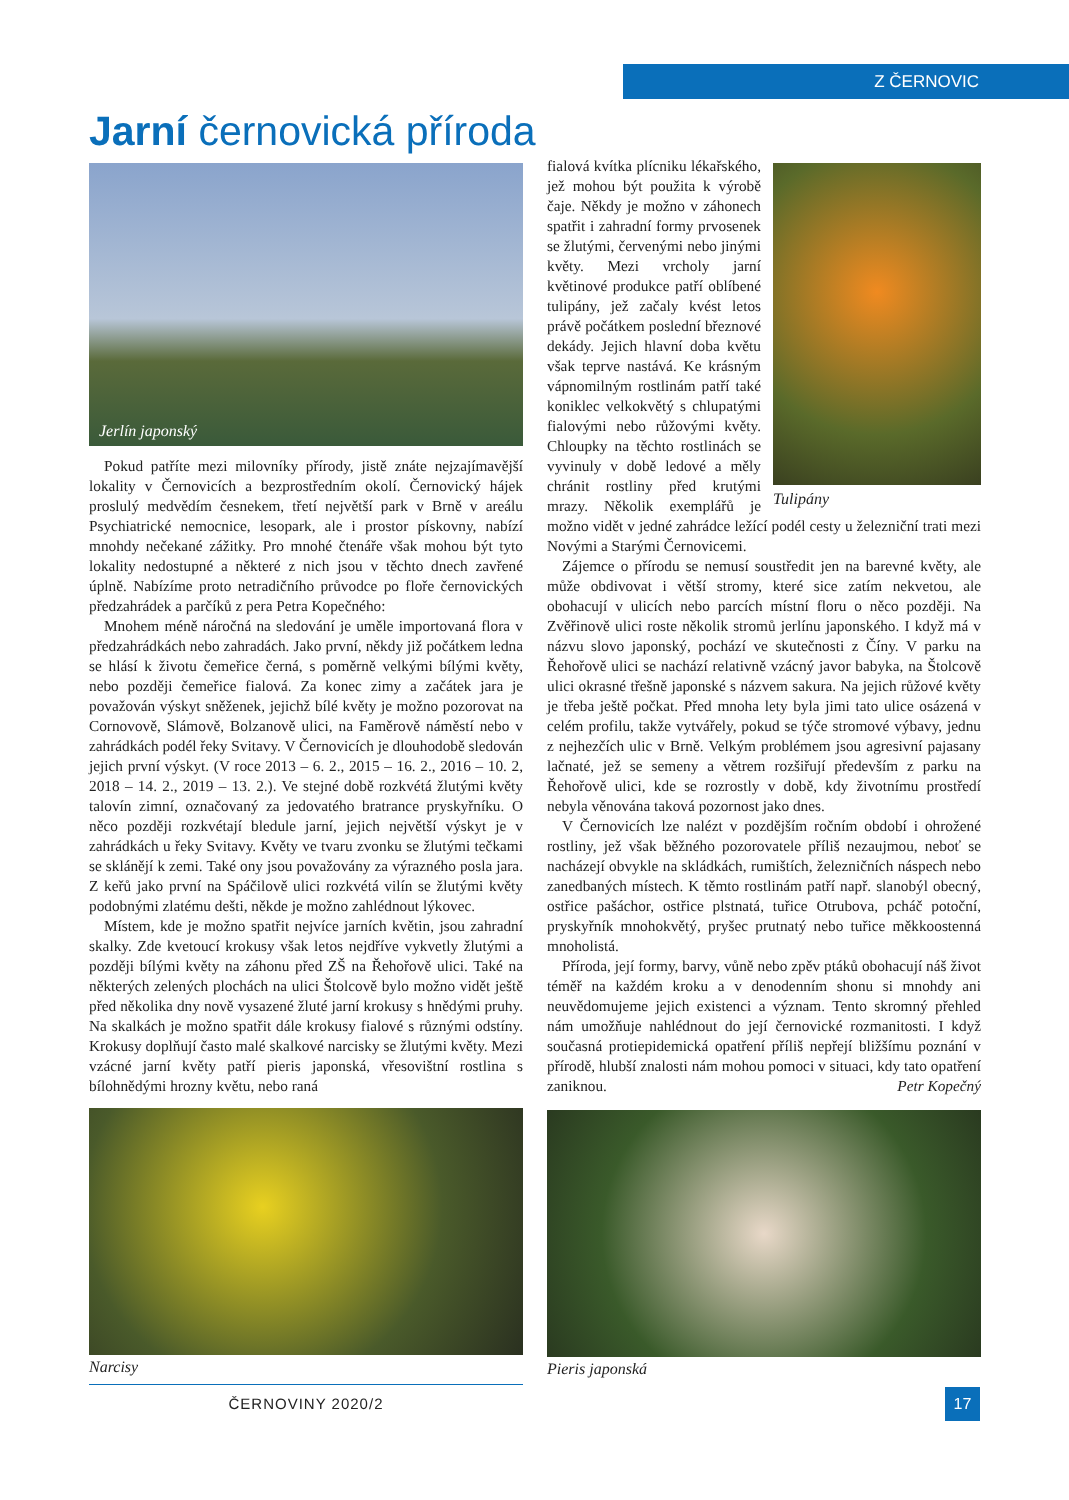Z ČERNOVIC
Jarní černovická příroda
Jerlín japonský
Pokud patříte mezi milovníky přírody, jistě znáte nejzajímavější lokality v Černovicích a bezprostředním okolí. Černovický hájek proslulý medvědím česnekem, třetí největší park v Brně v areálu Psychiatrické nemocnice, lesopark, ale i prostor pískovny, nabízí mnohdy nečekané zážitky. Pro mnohé čtenáře však mohou být tyto lokality nedostupné a některé z nich jsou v těchto dnech zavřené úplně. Nabízíme proto netradičního průvodce po floře černovických předzahrádek a parčíků z pera Petra Kopečného:
Mnohem méně náročná na sledování je uměle importovaná flora v předzahrádkách nebo zahradách. Jako první, někdy již počátkem ledna se hlásí k životu čemeřice černá, s poměrně velkými bílými květy, nebo později čemeřice fialová. Za konec zimy a začátek jara je považován výskyt sněženek, jejichž bílé květy je možno pozorovat na Cornovově, Slámově, Bolzanově ulici, na Faměrově náměstí nebo v zahrádkách podél řeky Svitavy. V Černovicích je dlouhodobě sledován jejich první výskyt. (V roce 2013 – 6. 2., 2015 – 16. 2., 2016 – 10. 2, 2018 – 14. 2., 2019 – 13. 2.). Ve stejné době rozkvétá žlutými květy talovín zimní, označovaný za jedovatého bratrance pryskyřníku. O něco později rozkvétají bledule jarní, jejich největší výskyt je v zahrádkách u řeky Svitavy. Květy ve tvaru zvonku se žlutými tečkami se sklánějí k zemi. Také ony jsou považovány za výrazného posla jara. Z keřů jako první na Spáčilově ulici rozkvétá vilín se žlutými květy podobnými zlatému dešti, někde je možno zahlédnout lýkovec.
Místem, kde je možno spatřit nejvíce jarních květin, jsou zahradní skalky. Zde kvetoucí krokusy však letos nejdříve vykvetly žlutými a později bílými květy na záhonu před ZŠ na Řehořově ulici. Také na některých zelených plochách na ulici Štolcově bylo možno vidět ještě před několika dny nově vysazené žluté jarní krokusy s hnědými pruhy. Na skalkách je možno spatřit dále krokusy fialové s různými odstíny. Krokusy doplňují často malé skalkové narcisky se žlutými květy. Mezi vzácné jarní květy patří pieris japonská, vřesovištní rostlina s bílohnědými hrozny květu, nebo raná
Narcisy
Tulipány
fialová kvítka plícniku lékařského, jež mohou být použita k výrobě čaje. Někdy je možno v záhonech spatřit i zahradní formy prvosenek se žlutými, červenými nebo jinými květy. Mezi vrcholy jarní květinové produkce patří oblíbené tulipány, jež začaly kvést letos právě počátkem poslední březnové dekády. Jejich hlavní doba květu však teprve nastává. Ke krásným vápnomilným rostlinám patří také koniklec velkokvětý s chlupatými fialovými nebo růžovými květy. Chloupky na těchto rostlinách se vyvinuly v době ledové a měly chránit rostliny před krutými mrazy. Několik exemplářů je možno vidět v jedné zahrádce ležící podél cesty u železniční trati mezi Novými a Starými Černovicemi.
Zájemce o přírodu se nemusí soustředit jen na barevné květy, ale může obdivovat i větší stromy, které sice zatím nekvetou, ale obohacují v ulicích nebo parcích místní floru o něco později. Na Zvěřinově ulici roste několik stromů jerlínu japonského. I když má v názvu slovo japonský, pochází ve skutečnosti z Číny. V parku na Řehořově ulici se nachází relativně vzácný javor babyka, na Štolcově ulici okrasné třešně japonské s názvem sakura. Na jejich růžové květy je třeba ještě počkat. Před mnoha lety byla jimi tato ulice osázená v celém profilu, takže vytvářely, pokud se týče stromové výbavy, jednu z nejhezčích ulic v Brně. Velkým problémem jsou agresivní pajasany lačnaté, jež se semeny a větrem rozšiřují především z parku na Řehořově ulici, kde se rozrostly v době, kdy životnímu prostředí nebyla věnována taková pozornost jako dnes.
V Černovicích lze nalézt v pozdějším ročním období i ohrožené rostliny, jež však běžného pozorovatele příliš nezaujmou, neboť se nacházejí obvykle na skládkách, rumištích, železničních náspech nebo zanedbaných místech. K těmto rostlinám patří např. slanobýl obecný, ostřice pašáchor, ostřice plstnatá, tuřice Otrubova, pcháč potoční, pryskyřník mnohokvětý, pryšec prutnatý nebo tuřice měkkoostenná mnoholistá.
Příroda, její formy, barvy, vůně nebo zpěv ptáků obohacují náš život téměř na každém kroku a v denodenním shonu si mnohdy ani neuvědomujeme jejich existenci a význam. Tento skromný přehled nám umožňuje nahlédnout do její černovické rozmanitosti. I když současná protiepidemická opatření příliš nepřejí bližšímu poznání v přírodě, hlubší znalosti nám mohou pomoci v situaci, kdy tato opatření zaniknou. Petr Kopečný
Pieris japonská
ČERNOVINY 2020/2 17